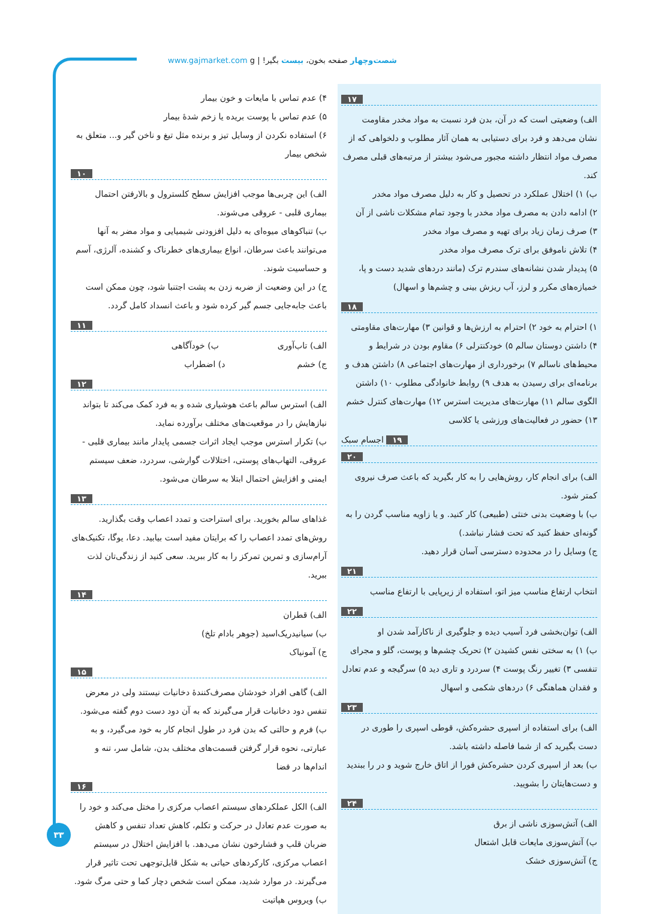شصت‌وچهار صفحه بخون، بیست بگیر! | www.gajmarket.com g
۴) عدم تماس با مایعات و خون بیمار
۵) عدم تماس با پوست بریده یا زخم شدهٔ بیمار
۶) استفاده نکردن از وسایل تیز و برنده مثل تیغ و ناخن گیر و... متعلق به شخص بیمار
۱۰
الف) این چربی‌ها موجب افزایش سطح کلسترول و بالارفتن احتمال بیماری قلبی - عروقی می‌شوند.
ب) تنباکوهای میوه‌ای به دلیل افزودنی شیمیایی و مواد مضر به آنها می‌توانند باعث سرطان، انواع بیماری‌های خطرناک و کشنده، آلرژی، آسم و حساسیت شوند.
ج) در این وضعیت از ضربه زدن به پشت اجتنبا شود، چون ممکن است باعث جابه‌جایی جسم گیر کرده شود و باعث انسداد کامل گردد.
۱۱
الف) تاب‌آوری ب) خودآگاهی
ج) خشم د) اضطراب
۱۲
الف) استرس سالم باعث هوشیاری شده و به فرد کمک می‌کند تا بتواند نیازهایش را در موقعیت‌های مختلف برآورده نماید.
ب) تکرار استرس موجب ایجاد اثرات جسمی پایدار مانند بیماری قلبی - عروقی، التهاب‌های پوستی، اختلالات گوارشی، سردرد، ضعف سیستم ایمنی و افزایش احتمال ابتلا به سرطان می‌شود.
۱۳
غذاهای سالم بخورید. برای استراحت و تمدد اعصاب وقت بگذارید. روش‌های تمدد اعصاب را که برایتان مفید است بیابید. دعا، یوگا، تکنیک‌های آرام‌سازی و تمرین تمرکز را به کار ببرید. سعی کنید از زندگی‌تان لذت ببرید.
۱۴
الف) قطران
ب) سیانیدریک‌اسید (جوهر بادام تلخ)
ج) آمونیاک
۱۵
الف) گاهی افراد خودشان مصرف‌کنندهٔ دخانیات نیستند ولی در معرض تنفس دود دخانیات قرار می‌گیرند که به آن دود دست دوم گفته می‌شود.
ب) فرم و حالتی که بدن فرد در طول انجام کار به خود می‌گیرد، و به عبارتی، نحوه قرار گرفتن قسمت‌های مختلف بدن، شامل سر، تنه و اندام‌ها در فضا
۱۶
الف) الکل عملکردهای سیستم اعصاب مرکزی را مختل می‌کند و خود را به صورت عدم تعادل در حرکت و تکلم، کاهش تعداد تنفس و کاهش ضربان قلب و فشارخون نشان می‌دهد. با افزایش اختلال در سیستم اعصاب مرکزی، کارکردهای حیاتی به شکل قابل‌توجهی تحت تاثیر قرار می‌گیرند. در موارد شدید، ممکن است شخص دچار کما و حتی مرگ شود.
ب) ویروس هپاتیت
۱۷
الف) وضعیتی است که در آن، بدن فرد نسبت به مواد مخدر مقاومت نشان می‌دهد و فرد برای دستیابی به همان آثار مطلوب و دلخواهی که از مصرف مواد انتظار داشته مجبور می‌شود بیشتر از مرتبه‌های قبلی مصرف کند.
ب) ۱) اختلال عملکرد در تحصیل و کار به دلیل مصرف مواد مخدر
۲) ادامه دادن به مصرف مواد مخدر با وجود تمام مشکلات ناشی از آن
۳) صرف زمان زیاد برای تهیه و مصرف مواد مخدر
۴) تلاش ناموفق برای ترک مصرف مواد مخدر
۵) پدیدار شدن نشانه‌های سندرم ترک (مانند دردهای شدید دست و پا، خمیازه‌های مکرر و لرز، آب ریزش بینی و چشم‌ها و اسهال)
۱۸
۱) احترام به خود ۲) احترام به ارزش‌ها و قوانین ۳) مهارت‌های مقاومتی ۴) داشتن دوستان سالم ۵) خودکنترلی ۶) مقاوم بودن در شرایط و محیط‌های ناسالم ۷) برخورداری از مهارت‌های اجتماعی ۸) داشتن هدف و برنامه‌ای برای رسیدن به هدف ۹) روابط خانوادگی مطلوب ۱۰) داشتن الگوی سالم ۱۱) مهارت‌های مدیریت استرس ۱۲) مهارت‌های کنترل خشم ۱۳) حضور در فعالیت‌های ورزشی یا کلاسی
۱۹ اجسام سبک
۲۰
الف) برای انجام کار، روش‌هایی را به کار بگیرید که باعث صرف نیروی کمتر شود.
ب) با وضعیت بدنی خنثی (طبیعی) کار کنید. و یا زاویه مناسب گردن را به گونه‌ای حفظ کنید که تحت فشار نباشد.)
ج) وسایل را در محدوده دسترسی آسان قرار دهید.
۲۱
انتخاب ارتفاع مناسب میز اتو، استفاده از زیرپایی با ارتفاع مناسب
۲۲
الف) توان‌بخشی فرد آسیب دیده و جلوگیری از ناکارآمد شدن او
ب) ۱) به سختی نفس کشیدن ۲) تحریک چشم‌ها و پوست، گلو و مجرای تنفسی ۳) تغییر رنگ پوست ۴) سردرد و تاری دید ۵) سرگیجه و عدم تعادل و فقدان هماهنگی ۶) دردهای شکمی و اسهال
۲۳
الف) برای استفاده از اسپری حشره‌کش، قوطی اسپری را طوری در دست بگیرید که از شما فاصله داشته باشد.
ب) بعد از اسپری کردن حشره‌کش فورا از اتاق خارج شوید و در را ببندید و دست‌هایتان را بشویید.
۲۴
الف) آتش‌سوزی ناشی از برق
ب) آتش‌سوزی مایعات قابل اشتعال
ج) آتش‌سوزی خشک
۳۳